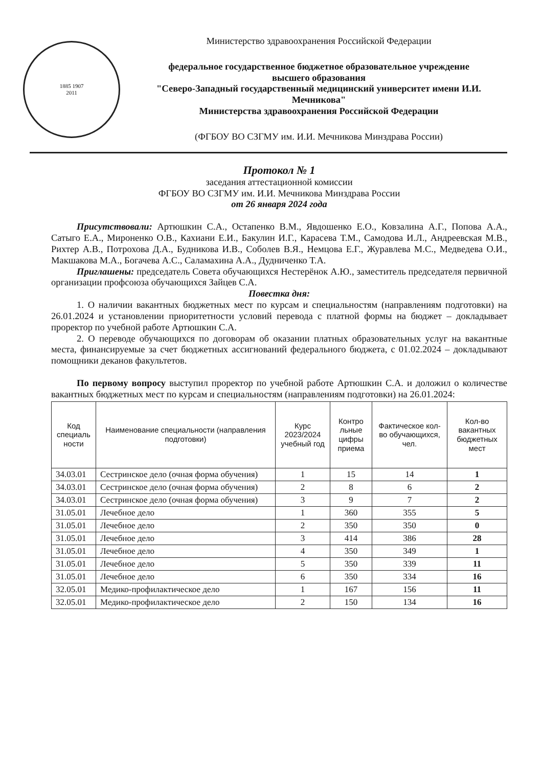1885 1907
2011
Министерство здравоохранения Российской Федерации
федеральное государственное бюджетное образовательное учреждение
высшего образования
"Северо-Западный государственный медицинский университет имени И.И. Мечникова"
Министерства здравоохранения Российской Федерации
(ФГБОУ ВО СЗГМУ им. И.И. Мечникова Минздрава России)
Протокол № 1
заседания аттестационной комиссии
ФГБОУ ВО СЗГМУ им. И.И. Мечникова Минздрава России
от 26 января 2024 года
Присутствовали: Артюшкин С.А., Остапенко В.М., Явдошенко Е.О., Ковзалина А.Г., Попова А.А., Сатыго Е.А., Мироненко О.В., Кахиани Е.И., Бакулин И.Г., Карасева Т.М., Самодова И.Л., Андреевская М.В., Рихтер А.В., Потрохова Д.А., Будникова И.В., Соболев В.Я., Немцова Е.Г., Журавлева М.С., Медведева О.И., Макшакова М.А., Богачева А.С., Саламахина А.А., Дудниченко Т.А.
Приглашены: председатель Совета обучающихся Нестерёнок А.Ю., заместитель председателя первичной организации профсоюза обучающихся Зайцев С.А.
Повестка дня:
1. О наличии вакантных бюджетных мест по курсам и специальностям (направлениям подготовки) на 26.01.2024 и установлении приоритетности условий перевода с платной формы на бюджет – докладывает проректор по учебной работе Артюшкин С.А.
2. О переводе обучающихся по договорам об оказании платных образовательных услуг на вакантные места, финансируемые за счет бюджетных ассигнований федерального бюджета, с 01.02.2024 – докладывают помощники деканов факультетов.
По первому вопросу выступил проректор по учебной работе Артюшкин С.А. и доложил о количестве вакантных бюджетных мест по курсам и специальностям (направлениям подготовки) на 26.01.2024:
| Код специаль ности | Наименование специальности (направления подготовки) | Курс 2023/2024 учебный год | Контро льные цифры приема | Фактическое кол-во обучающихся, чел. | Кол-во вакантных бюджетных мест |
| --- | --- | --- | --- | --- | --- |
| 34.03.01 | Сестринское дело (очная форма обучения) | 1 | 15 | 14 | 1 |
| 34.03.01 | Сестринское дело (очная форма обучения) | 2 | 8 | 6 | 2 |
| 34.03.01 | Сестринское дело (очная форма обучения) | 3 | 9 | 7 | 2 |
| 31.05.01 | Лечебное дело | 1 | 360 | 355 | 5 |
| 31.05.01 | Лечебное дело | 2 | 350 | 350 | 0 |
| 31.05.01 | Лечебное дело | 3 | 414 | 386 | 28 |
| 31.05.01 | Лечебное дело | 4 | 350 | 349 | 1 |
| 31.05.01 | Лечебное дело | 5 | 350 | 339 | 11 |
| 31.05.01 | Лечебное дело | 6 | 350 | 334 | 16 |
| 32.05.01 | Медико-профилактическое дело | 1 | 167 | 156 | 11 |
| 32.05.01 | Медико-профилактическое дело | 2 | 150 | 134 | 16 |